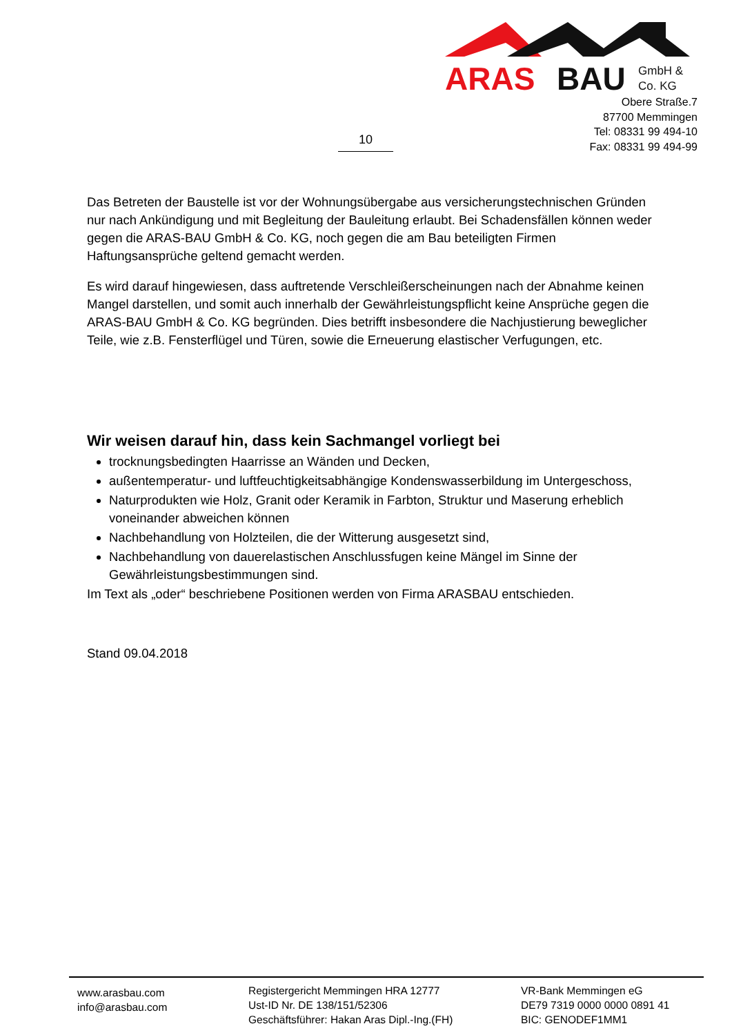ARAS
BAU
GmbH &
Co. KG
Obere Straße.7
87700 Memmingen
Tel: 08331 99 494-10
Fax: 08331 99 494-99
10
Das Betreten der Baustelle ist vor der Wohnungsübergabe aus versicherungstechnischen Gründen nur nach Ankündigung und mit Begleitung der Bauleitung erlaubt. Bei Schadensfällen können weder gegen die ARAS-BAU GmbH & Co. KG, noch gegen die am Bau beteiligten Firmen Haftungsansprüche geltend gemacht werden.
Es wird darauf hingewiesen, dass auftretende Verschleißerscheinungen nach der Abnahme keinen Mangel darstellen, und somit auch innerhalb der Gewährleistungspflicht keine Ansprüche gegen die ARAS-BAU GmbH & Co. KG begründen. Dies betrifft insbesondere die Nachjustierung beweglicher Teile, wie z.B. Fensterflügel und Türen, sowie die Erneuerung elastischer Verfugungen, etc.
Wir weisen darauf hin, dass kein Sachmangel vorliegt bei
trocknungsbedingten Haarrisse an Wänden und Decken,
außentemperatur- und luftfeuchtigkeitsabhängige Kondenswasserbildung im Untergeschoss,
Naturprodukten wie Holz, Granit oder Keramik in Farbton, Struktur und Maserung erheblich voneinander abweichen können
Nachbehandlung von Holzteilen, die der Witterung ausgesetzt sind,
Nachbehandlung von dauerelastischen Anschlussfugen keine Mängel im Sinne der Gewährleistungsbestimmungen sind.
Im Text als „oder“ beschriebene Positionen werden von Firma ARASBAU entschieden.
Stand 09.04.2018
www.arasbau.com
info@arasbau.com
Registergericht Memmingen HRA 12777
Ust-ID Nr. DE 138/151/52306
Geschäftsführer: Hakan Aras Dipl.-Ing.(FH)
VR-Bank Memmingen eG
DE79 7319 0000 0000 0891 41
BIC: GENODEF1MM1